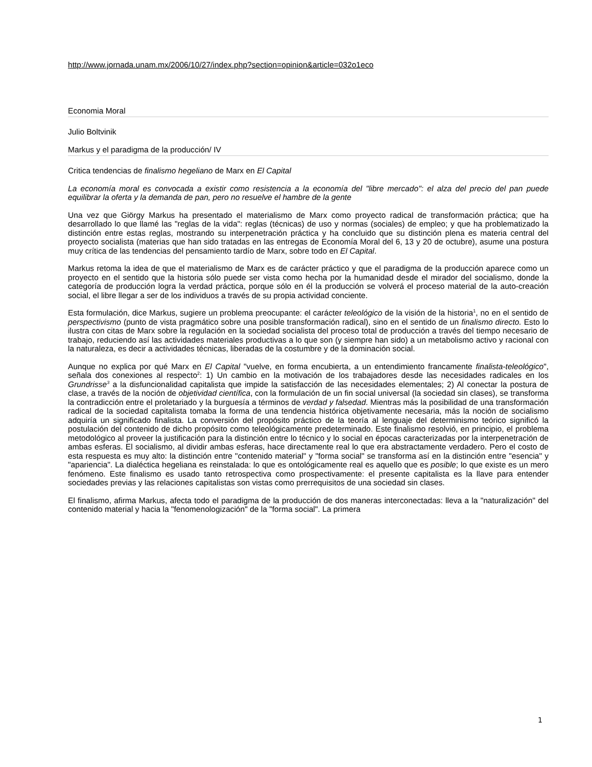http://www.jornada.unam.mx/2006/10/27/index.php?section=opinion&article=032o1eco
Economia Moral
Julio Boltvinik
Markus y el paradigma de la producción/ IV
Critica tendencias de finalismo hegeliano de Marx en El Capital
La economía moral es convocada a existir como resistencia a la economía del "libre mercado": el alza del precio del pan puede equilibrar la oferta y la demanda de pan, pero no resuelve el hambre de la gente
Una vez que Giörgy Markus ha presentado el materialismo de Marx como proyecto radical de transformación práctica; que ha desarrollado lo que llamé las "reglas de la vida": reglas (técnicas) de uso y normas (sociales) de empleo; y que ha problematizado la distinción entre estas reglas, mostrando su interpenetración práctica y ha concluido que su distinción plena es materia central del proyecto socialista (materias que han sido tratadas en las entregas de Economía Moral del 6, 13 y 20 de octubre), asume una postura muy crítica de las tendencias del pensamiento tardío de Marx, sobre todo en El Capital.
Markus retoma la idea de que el materialismo de Marx es de carácter práctico y que el paradigma de la producción aparece como un proyecto en el sentido que la historia sólo puede ser vista como hecha por la humanidad desde el mirador del socialismo, donde la categoría de producción logra la verdad práctica, porque sólo en él la producción se volverá el proceso material de la auto-creación social, el libre llegar a ser de los individuos a través de su propia actividad conciente.
Esta formulación, dice Markus, sugiere un problema preocupante: el carácter teleológico de la visión de la historia<sup>1</sup>, no en el sentido de perspectivismo (punto de vista pragmático sobre una posible transformación radical), sino en el sentido de un finalismo directo. Esto lo ilustra con citas de Marx sobre la regulación en la sociedad socialista del proceso total de producción a través del tiempo necesario de trabajo, reduciendo así las actividades materiales productivas a lo que son (y siempre han sido) a un metabolismo activo y racional con la naturaleza, es decir a actividades técnicas, liberadas de la costumbre y de la dominación social.
Aunque no explica por qué Marx en El Capital "vuelve, en forma encubierta, a un entendimiento francamente finalista-teleológico", señala dos conexiones al respecto<sup>2</sup>: 1) Un cambio en la motivación de los trabajadores desde las necesidades radicales en los Grundrisse<sup>3</sup> a la disfuncionalidad capitalista que impide la satisfacción de las necesidades elementales; 2) Al conectar la postura de clase, a través de la noción de objetividad científica, con la formulación de un fin social universal (la sociedad sin clases), se transforma la contradicción entre el proletariado y la burguesía a términos de verdad y falsedad. Mientras más la posibilidad de una transformación radical de la sociedad capitalista tomaba la forma de una tendencia histórica objetivamente necesaria, más la noción de socialismo adquiría un significado finalista. La conversión del propósito práctico de la teoría al lenguaje del determinismo teórico significó la postulación del contenido de dicho propósito como teleológicamente predeterminado. Este finalismo resolvió, en principio, el problema metodológico al proveer la justificación para la distinción entre lo técnico y lo social en épocas caracterizadas por la interpenetración de ambas esferas. El socialismo, al dividir ambas esferas, hace directamente real lo que era abstractamente verdadero. Pero el costo de esta respuesta es muy alto: la distinción entre "contenido material" y "forma social" se transforma así en la distinción entre "esencia" y "apariencia". La dialéctica hegeliana es reinstalada: lo que es ontológicamente real es aquello que es posible; lo que existe es un mero fenómeno. Este finalismo es usado tanto retrospectiva como prospectivamente: el presente capitalista es la llave para entender sociedades previas y las relaciones capitalistas son vistas como prerrequisitos de una sociedad sin clases.
El finalismo, afirma Markus, afecta todo el paradigma de la producción de dos maneras interconectadas: lleva a la "naturalización" del contenido material y hacia la "fenomenologización" de la "forma social". La primera
1